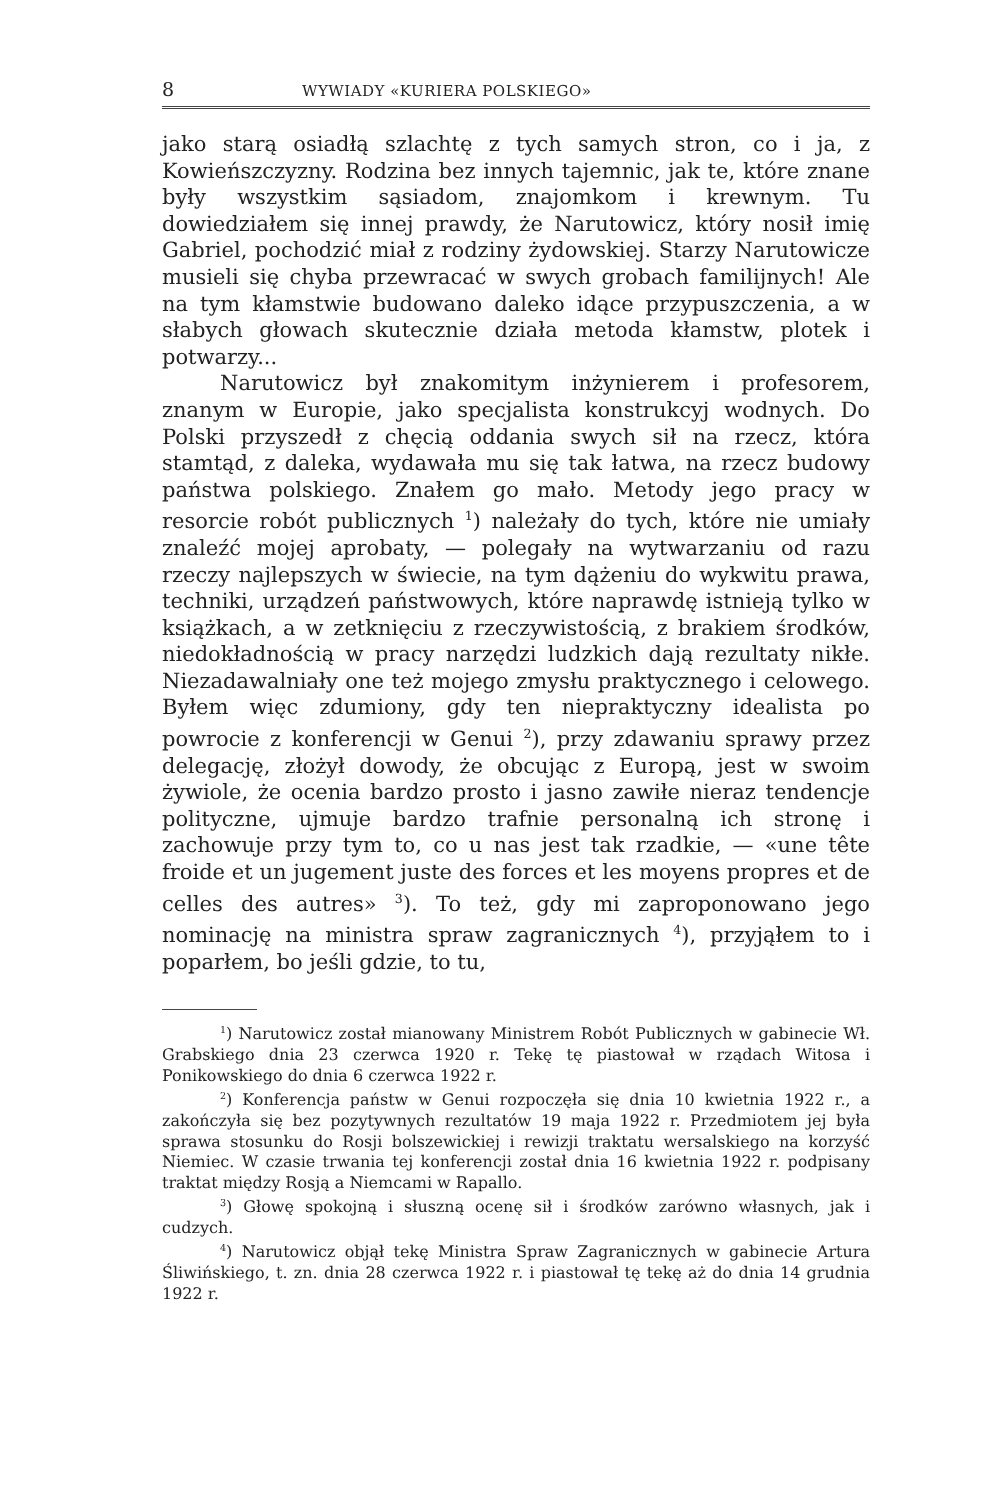8 WYWIADY «KURIERA POLSKIEGO»
jako starą osiadłą szlachtę z tych samych stron, co i ja, z Kowieńszczyzny. Rodzina bez innych tajemnic, jak te, które znane były wszystkim sąsiadom, znajomkom i krewnym. Tu dowiedziałem się innej prawdy, że Narutowicz, który nosił imię Gabriel, pochodzić miał z rodziny żydowskiej. Starzy Narutowicze musieli się chyba przewracać w swych grobach familijnych! Ale na tym kłamstwie budowano daleko idące przypuszczenia, a w słabych głowach skutecznie działa metoda kłamstw, plotek i potwarzy...
Narutowicz był znakomitym inżynierem i profesorem, znanym w Europie, jako specjalista konstrukcyj wodnych. Do Polski przyszedł z chęcią oddania swych sił na rzecz, która stamtąd, z daleka, wydawała mu się tak łatwa, na rzecz budowy państwa polskiego. Znałem go mało. Metody jego pracy w resorcie robót publicznych <sup>1</sup>) należały do tych, które nie umiały znaleźć mojej aprobaty, — polegały na wytwarzaniu od razu rzeczy najlepszych w świecie, na tym dążeniu do wykwitu prawa, techniki, urządzeń państwowych, które naprawdę istnieją tylko w książkach, a w zetknięciu z rzeczywistością, z brakiem środków, niedokładnością w pracy narzędzi ludzkich dają rezultaty nikłe. Niezadawalniały one też mojego zmysłu praktycznego i celowego. Byłem więc zdumiony, gdy ten niepraktyczny idealista po powrocie z konferencji w Genui <sup>2</sup>), przy zdawaniu sprawy przez delegację, złożył dowody, że obcując z Europą, jest w swoim żywiole, że ocenia bardzo prosto i jasno zawiłe nieraz tendencje polityczne, ujmuje bardzo trafnie personalną ich stronę i zachowuje przy tym to, co u nas jest tak rzadkie, — «une tête froide et un jugement juste des forces et les moyens propres et de celles des autres» <sup>3</sup>). To też, gdy mi zaproponowano jego nominację na ministra spraw zagranicznych <sup>4</sup>), przyjąłem to i poparłem, bo jeśli gdzie, to tu,
<sup>1</sup>) Narutowicz został mianowany Ministrem Robót Publicznych w gabinecie Wł. Grabskiego dnia 23 czerwca 1920 r. Tekę tę piastował w rządach Witosa i Ponikowskiego do dnia 6 czerwca 1922 r.
<sup>2</sup>) Konferencja państw w Genui rozpoczęła się dnia 10 kwietnia 1922 r., a zakończyła się bez pozytywnych rezultatów 19 maja 1922 r. Przedmiotem jej była sprawa stosunku do Rosji bolszewickiej i rewizji traktatu wersalskiego na korzyść Niemiec. W czasie trwania tej konferencji został dnia 16 kwietnia 1922 r. podpisany traktat między Rosją a Niemcami w Rapallo.
<sup>3</sup>) Głowę spokojną i słuszną ocenę sił i środków zarówno własnych, jak i cudzych.
<sup>4</sup>) Narutowicz objął tekę Ministra Spraw Zagranicznych w gabinecie Artura Śliwińskiego, t. zn. dnia 28 czerwca 1922 r. i piastował tę tekę aż do dnia 14 grudnia 1922 r.